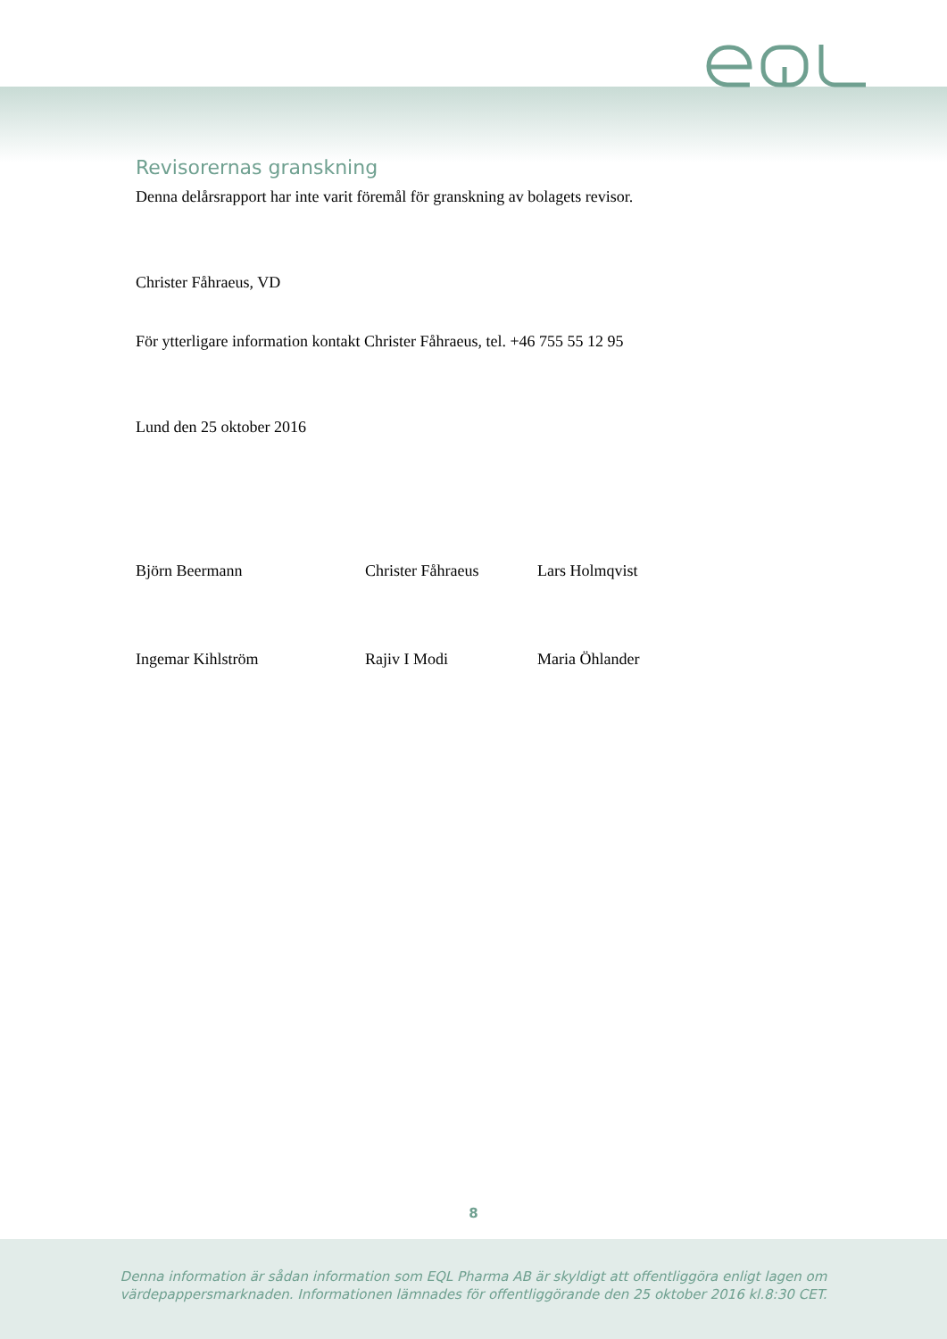Revisorernas granskning
Denna delårsrapport har inte varit föremål för granskning av bolagets revisor.
Christer Fåhraeus, VD
För ytterligare information kontakt Christer Fåhraeus, tel. +46 755 55 12 95
Lund den 25 oktober 2016
Björn Beermann Christer Fåhraeus Lars Holmqvist
Ingemar Kihlström Rajiv I Modi Maria Öhlander
8
Denna information är sådan information som EQL Pharma AB är skyldigt att offentliggöra enligt lagen om
värdepappersmarknaden. Informationen lämnades för offentliggörande den 25 oktober 2016 kl.8:30 CET.